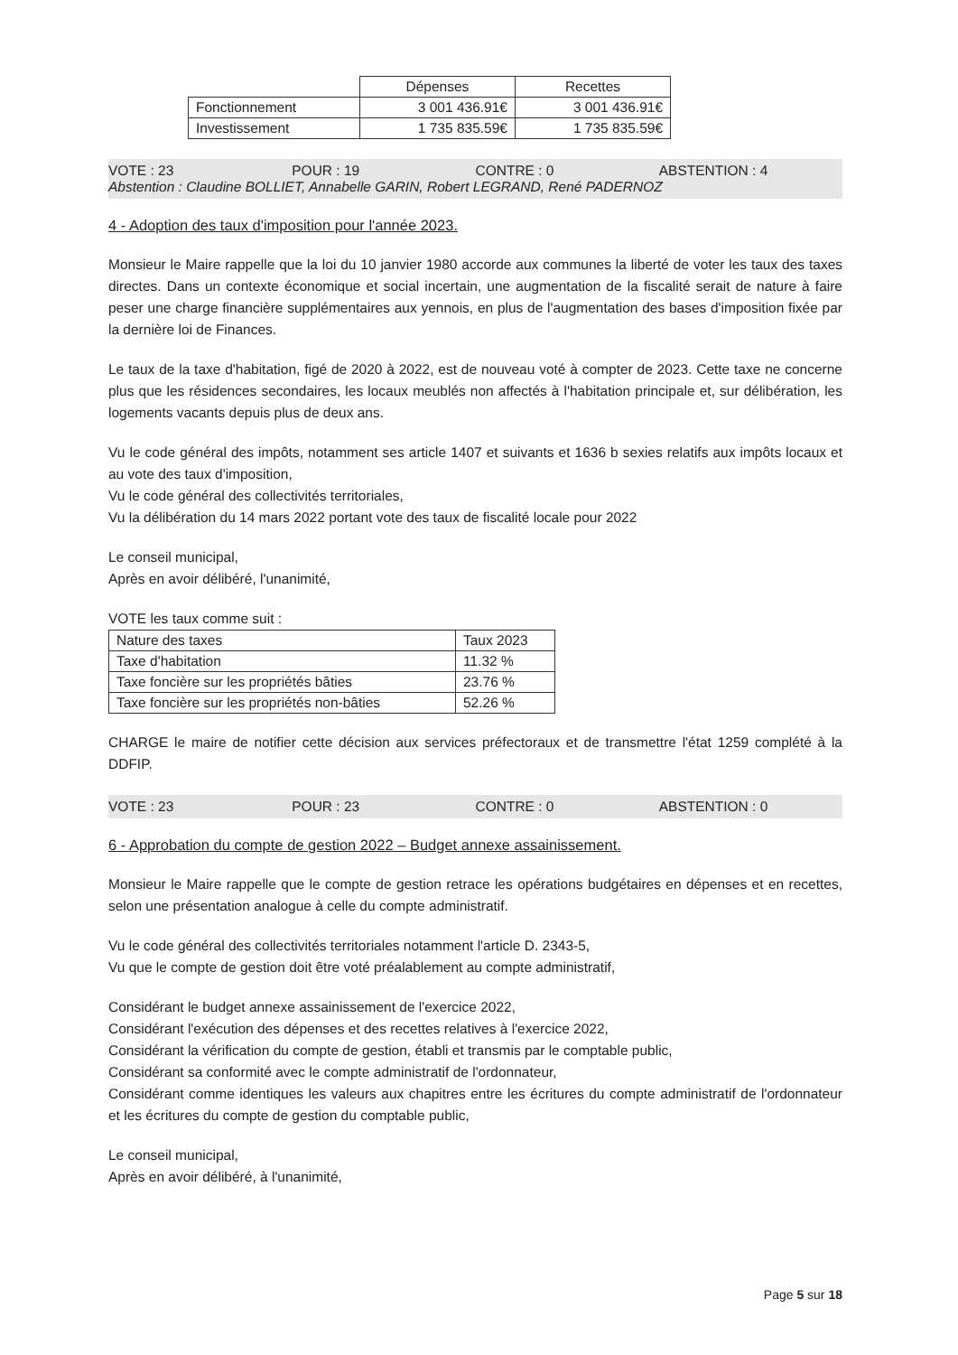| | Dépenses | Recettes |
| Fonctionnement | 3 001 436.91€ | 3 001 436.91€ |
| Investissement | 1 735 835.59€ | 1 735 835.59€ |
VOTE : 23 POUR : 19 CONTRE : 0 ABSTENTION : 4 Abstention : Claudine BOLLIET, Annabelle GARIN, Robert LEGRAND, René PADERNOZ
4 - Adoption des taux d'imposition pour l'année 2023.
Monsieur le Maire rappelle que la loi du 10 janvier 1980 accorde aux communes la liberté de voter les taux des taxes directes. Dans un contexte économique et social incertain, une augmentation de la fiscalité serait de nature à faire peser une charge financière supplémentaires aux yennois, en plus de l'augmentation des bases d'imposition fixée par la dernière loi de Finances.
Le taux de la taxe d'habitation, figé de 2020 à 2022, est de nouveau voté à compter de 2023. Cette taxe ne concerne plus que les résidences secondaires, les locaux meublés non affectés à l'habitation principale et, sur délibération, les logements vacants depuis plus de deux ans.
Vu le code général des impôts, notamment ses article 1407 et suivants et 1636 b sexies relatifs aux impôts locaux et au vote des taux d'imposition,
Vu le code général des collectivités territoriales,
Vu la délibération du 14 mars 2022 portant vote des taux de fiscalité locale pour 2022
Le conseil municipal,
Après en avoir délibéré, l'unanimité,
VOTE les taux comme suit :
| Nature des taxes | Taux 2023 |
| Taxe d'habitation | 11.32 % |
| Taxe foncière sur les propriétés bâties | 23.76 % |
| Taxe foncière sur les propriétés non-bâties | 52.26 % |
CHARGE le maire de notifier cette décision aux services préfectoraux et de transmettre l'état 1259 complété à la DDFIP.
VOTE : 23 POUR : 23 CONTRE : 0 ABSTENTION : 0
6 - Approbation du compte de gestion 2022 – Budget annexe assainissement.
Monsieur le Maire rappelle que le compte de gestion retrace les opérations budgétaires en dépenses et en recettes, selon une présentation analogue à celle du compte administratif.
Vu le code général des collectivités territoriales notamment l'article D. 2343-5,
Vu que le compte de gestion doit être voté préalablement au compte administratif,
Considérant le budget annexe assainissement de l'exercice 2022,
Considérant l'exécution des dépenses et des recettes relatives à l'exercice 2022,
Considérant la vérification du compte de gestion, établi et transmis par le comptable public,
Considérant sa conformité avec le compte administratif de l'ordonnateur,
Considérant comme identiques les valeurs aux chapitres entre les écritures du compte administratif de l'ordonnateur et les écritures du compte de gestion du comptable public,
Le conseil municipal,
Après en avoir délibéré, à l'unanimité,
Page 5 sur 18